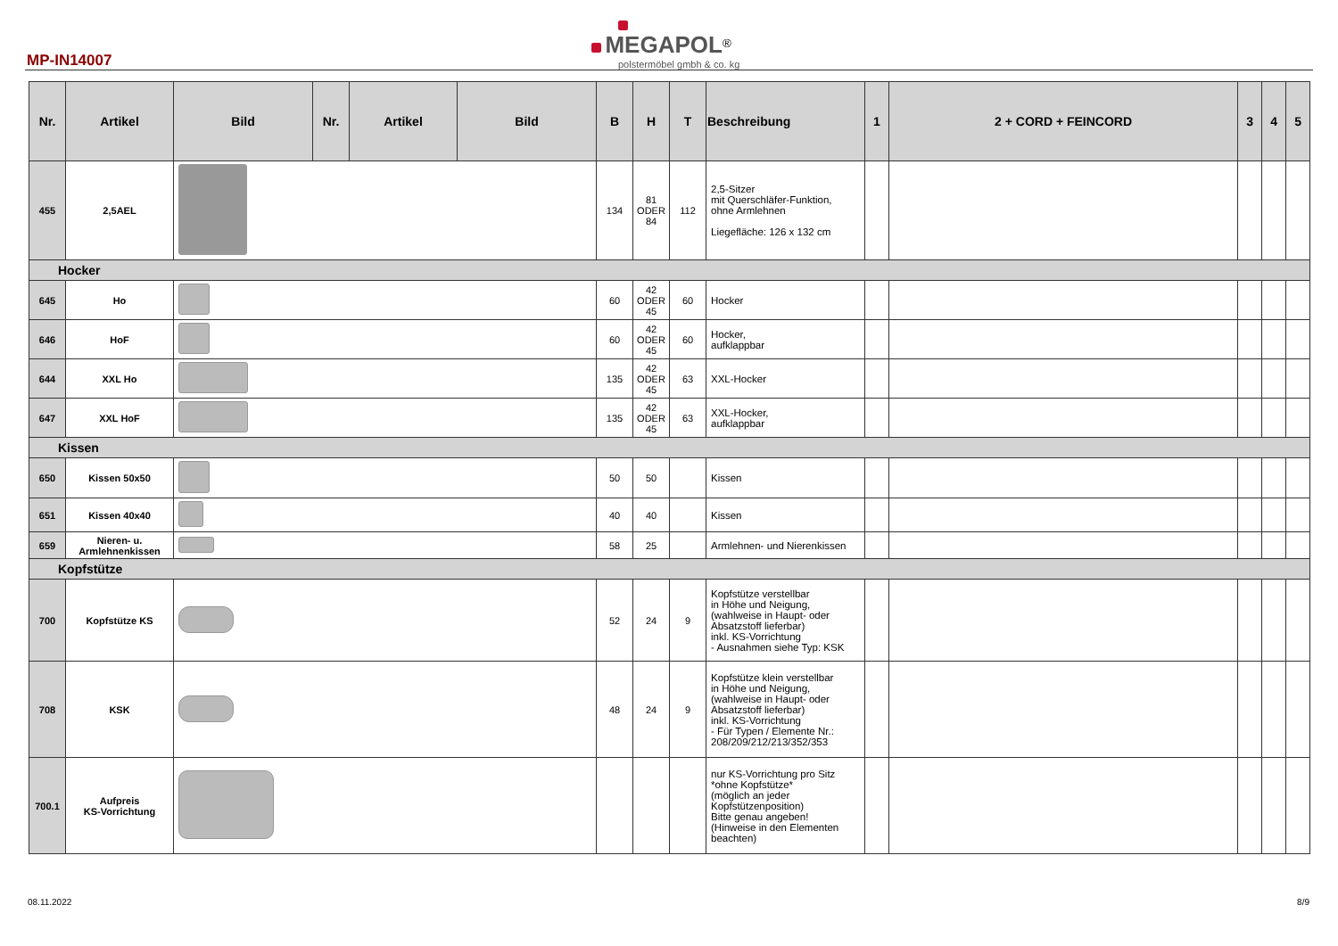MP-IN14007
MEGAPOL<sup>®</sup>
polstermöbel gmbh & co. kg
| Nr. | Artikel | Bild | Nr. | Artikel | Bild | B | H | T | Beschreibung | 1 | 2 + CORD + FEINCORD | 3 | 4 | 5 |
| --- | --- | --- | --- | --- | --- | --- | --- | --- | --- | --- | --- | --- | --- | --- |
| 455 | 2,5AEL | | | | | 134 | 81 ODER 84 | 112 | 2,5-Sitzer mit Querschläfer-Funktion, ohne Armlehnen Liegefläche: 126 x 132 cm | | | | | |
| Hocker | | | | | | | | | | | | | | |
| 645 | Ho | | | | | 60 | 42 ODER 45 | 60 | Hocker | | | | | |
| 646 | HoF | | | | | 60 | 42 ODER 45 | 60 | Hocker, aufklappbar | | | | | |
| 644 | XXL Ho | | | | | 135 | 42 ODER 45 | 63 | XXL-Hocker | | | | | |
| 647 | XXL HoF | | | | | 135 | 42 ODER 45 | 63 | XXL-Hocker, aufklappbar | | | | | |
| Kissen | | | | | | | | | | | | | | |
| 650 | Kissen 50x50 | | | | | 50 | 50 | | Kissen | | | | | |
| 651 | Kissen 40x40 | | | | | 40 | 40 | | Kissen | | | | | |
| 659 | Nieren- u. Armlehnenkissen | | | | | 58 | 25 | | Armlehnen- und Nierenkissen | | | | | |
| Kopfstütze | | | | | | | | | | | | | | |
| 700 | Kopfstütze KS | | | | | 52 | 24 | 9 | Kopfstütze verstellbar in Höhe und Neigung, (wahlweise in Haupt- oder Absatzstoff lieferbar) inkl. KS-Vorrichtung - Ausnahmen siehe Typ: KSK | | | | | |
| 708 | KSK | | | | | 48 | 24 | 9 | Kopfstütze klein verstellbar in Höhe und Neigung, (wahlweise in Haupt- oder Absatzstoff lieferbar) inkl. KS-Vorrichtung - Für Typen / Elemente Nr.: 208/209/212/213/352/353 | | | | | |
| 700.1 | Aufpreis KS-Vorrichtung | | | | | | | | nur KS-Vorrichtung pro Sitz *ohne Kopfstütze* (möglich an jeder Kopfstützenposition) Bitte genau angeben! (Hinweise in den Elementen beachten) | | | | | |
08.11.2022 8/9